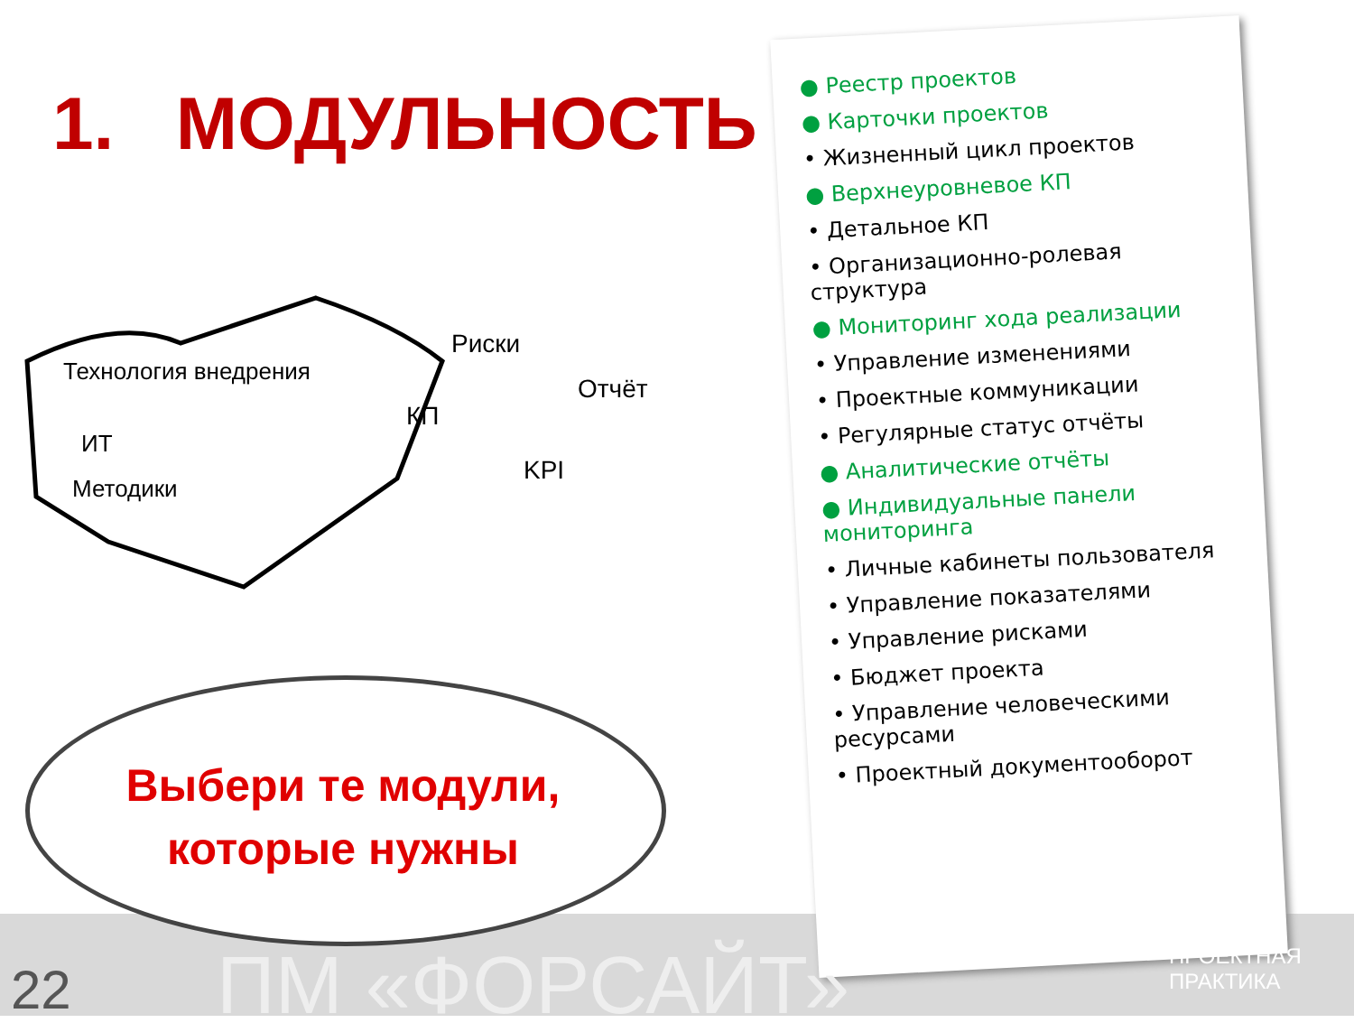1. МОДУЛЬНОСТЬ
Технология внедрения
ИТ
Методики
Риски
КП
Отчёт
KPI
Выбери те модули,
которые нужны
● Реестр проектов
● Карточки проектов
• Жизненный цикл проектов
● Верхнеуровневое КП
• Детальное КП
• Организационно-ролевая структура
● Мониторинг хода реализации
• Управление изменениями
• Проектные коммуникации
• Регулярные статус отчёты
● Аналитические отчёты
● Индивидуальные панели мониторинга
• Личные кабинеты пользователя
• Управление показателями
• Управление рисками
• Бюджет проекта
• Управление человеческими ресурсами
• Проектный документооборот
22 ПМ «ФОРСАЙТ» ПРОЕКТНАЯ ПРАКТИКА